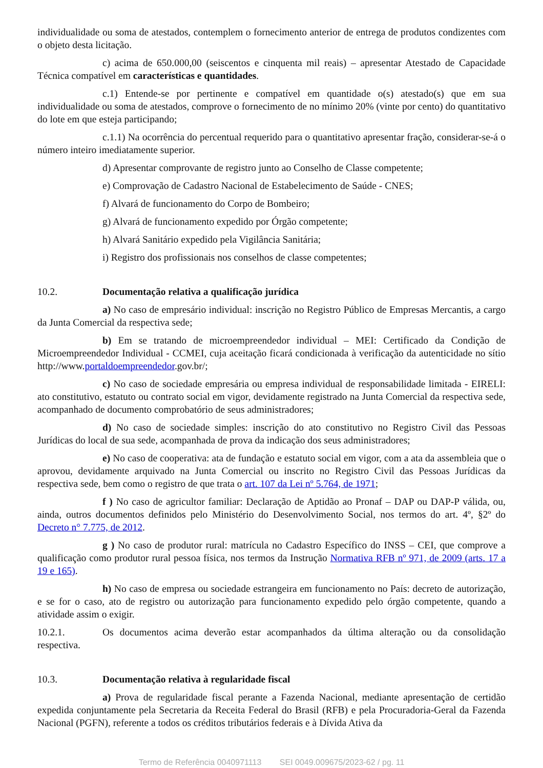individualidade ou soma de atestados, contemplem o fornecimento anterior de entrega de produtos condizentes com o objeto desta licitação.
c) acima de 650.000,00 (seiscentos e cinquenta mil reais) – apresentar Atestado de Capacidade Técnica compatível em características e quantidades.
c.1) Entende-se por pertinente e compatível em quantidade o(s) atestado(s) que em sua individualidade ou soma de atestados, comprove o fornecimento de no mínimo 20% (vinte por cento) do quantitativo do lote em que esteja participando;
c.1.1) Na ocorrência do percentual requerido para o quantitativo apresentar fração, considerar-se-á o número inteiro imediatamente superior.
d) Apresentar comprovante de registro junto ao Conselho de Classe competente;
e) Comprovação de Cadastro Nacional de Estabelecimento de Saúde - CNES;
f) Alvará de funcionamento do Corpo de Bombeiro;
g) Alvará de funcionamento expedido por Órgão competente;
h) Alvará Sanitário expedido pela Vigilância Sanitária;
i) Registro dos profissionais nos conselhos de classe competentes;
10.2. Documentação relativa a qualificação jurídica
a) No caso de empresário individual: inscrição no Registro Público de Empresas Mercantis, a cargo da Junta Comercial da respectiva sede;
b) Em se tratando de microempreendedor individual – MEI: Certificado da Condição de Microempreendedor Individual - CCMEI, cuja aceitação ficará condicionada à verificação da autenticidade no sítio http://www.portaldoempreendedor.gov.br/;
c) No caso de sociedade empresária ou empresa individual de responsabilidade limitada - EIRELI: ato constitutivo, estatuto ou contrato social em vigor, devidamente registrado na Junta Comercial da respectiva sede, acompanhado de documento comprobatório de seus administradores;
d) No caso de sociedade simples: inscrição do ato constitutivo no Registro Civil das Pessoas Jurídicas do local de sua sede, acompanhada de prova da indicação dos seus administradores;
e) No caso de cooperativa: ata de fundação e estatuto social em vigor, com a ata da assembleia que o aprovou, devidamente arquivado na Junta Comercial ou inscrito no Registro Civil das Pessoas Jurídicas da respectiva sede, bem como o registro de que trata o art. 107 da Lei nº 5.764, de 1971;
f ) No caso de agricultor familiar: Declaração de Aptidão ao Pronaf – DAP ou DAP-P válida, ou, ainda, outros documentos definidos pelo Ministério do Desenvolvimento Social, nos termos do art. 4º, §2º do Decreto n° 7.775, de 2012.
g ) No caso de produtor rural: matrícula no Cadastro Específico do INSS – CEI, que comprove a qualificação como produtor rural pessoa física, nos termos da Instrução Normativa RFB nº 971, de 2009 (arts. 17 a 19 e 165).
h) No caso de empresa ou sociedade estrangeira em funcionamento no País: decreto de autorização, e se for o caso, ato de registro ou autorização para funcionamento expedido pelo órgão competente, quando a atividade assim o exigir.
10.2.1. Os documentos acima deverão estar acompanhados da última alteração ou da consolidação respectiva.
10.3. Documentação relativa à regularidade fiscal
a) Prova de regularidade fiscal perante a Fazenda Nacional, mediante apresentação de certidão expedida conjuntamente pela Secretaria da Receita Federal do Brasil (RFB) e pela Procuradoria-Geral da Fazenda Nacional (PGFN), referente a todos os créditos tributários federais e à Dívida Ativa da
Termo de Referência 0040971113 SEI 0049.009675/2023-62 / pg. 11